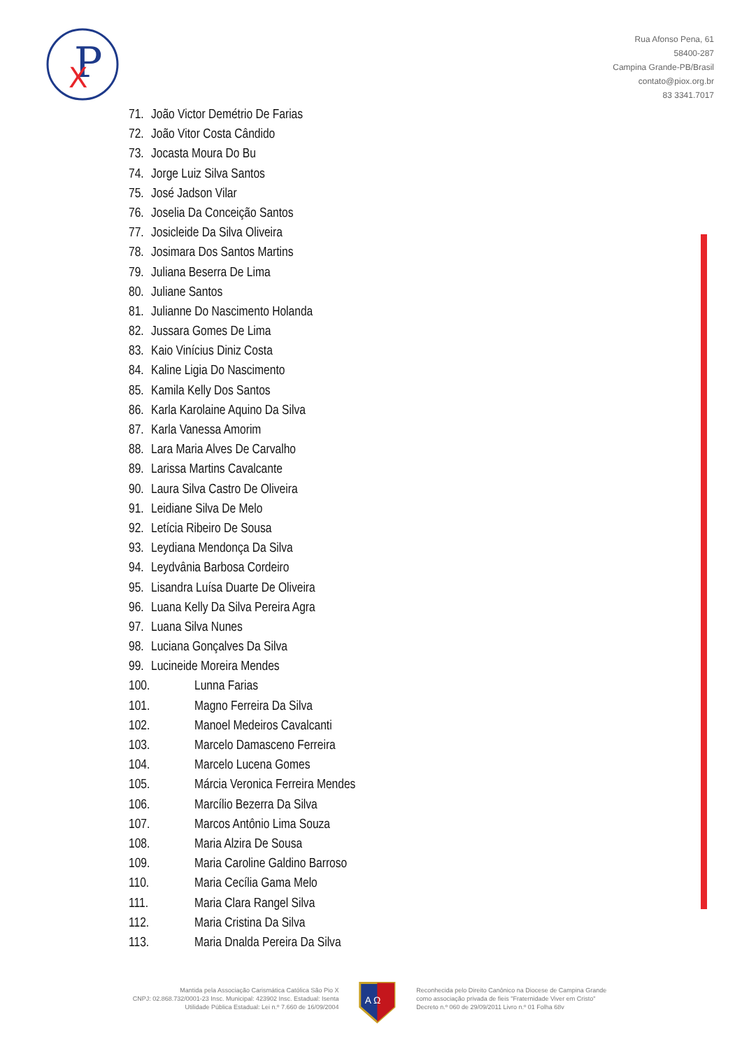P
X
Rua Afonso Pena, 61
58400-287
Campina Grande-PB/Brasil
contato@piox.org.br
83 3341.7017
71. João Victor Demétrio De Farias
72. João Vitor Costa Cândido
73. Jocasta Moura Do Bu
74. Jorge Luiz Silva Santos
75. José Jadson Vilar
76. Joselia Da Conceição Santos
77. Josicleide Da Silva Oliveira
78. Josimara Dos Santos Martins
79. Juliana Beserra De Lima
80. Juliane Santos
81. Julianne Do Nascimento Holanda
82. Jussara Gomes De Lima
83. Kaio Vinícius Diniz Costa
84. Kaline Ligia Do Nascimento
85. Kamila Kelly Dos Santos
86. Karla Karolaine Aquino Da Silva
87. Karla Vanessa Amorim
88. Lara Maria Alves De Carvalho
89. Larissa Martins Cavalcante
90. Laura Silva Castro De Oliveira
91. Leidiane Silva De Melo
92. Letícia Ribeiro De Sousa
93. Leydiana Mendonça Da Silva
94. Leydvânia Barbosa Cordeiro
95. Lisandra Luísa Duarte De Oliveira
96. Luana Kelly Da Silva Pereira Agra
97. Luana Silva Nunes
98. Luciana Gonçalves Da Silva
99. Lucineide Moreira Mendes
100. Lunna Farias
101. Magno Ferreira Da Silva
102. Manoel Medeiros Cavalcanti
103. Marcelo Damasceno Ferreira
104. Marcelo Lucena Gomes
105. Márcia Veronica Ferreira Mendes
106. Marcílio Bezerra Da Silva
107. Marcos Antônio Lima Souza
108. Maria Alzira De Sousa
109. Maria Caroline Galdino Barroso
110. Maria Cecília Gama Melo
111. Maria Clara Rangel Silva
112. Maria Cristina Da Silva
113. Maria Dnalda Pereira Da Silva
Mantida pela Associação Carismática Católica São Pio X
CNPJ: 02.868.732/0001-23 Insc. Municipal: 423902 Insc. Estadual: Isenta
Utilidade Pública Estadual: Lei n.º 7.660 de 16/09/2004
A Ω
Reconhecida pelo Direito Canônico na Diocese de Campina Grande
como associação privada de fieis "Fraternidade Viver em Cristo"
Decreto n.º 060 de 29/09/2011 Livro n.º 01 Folha 68v